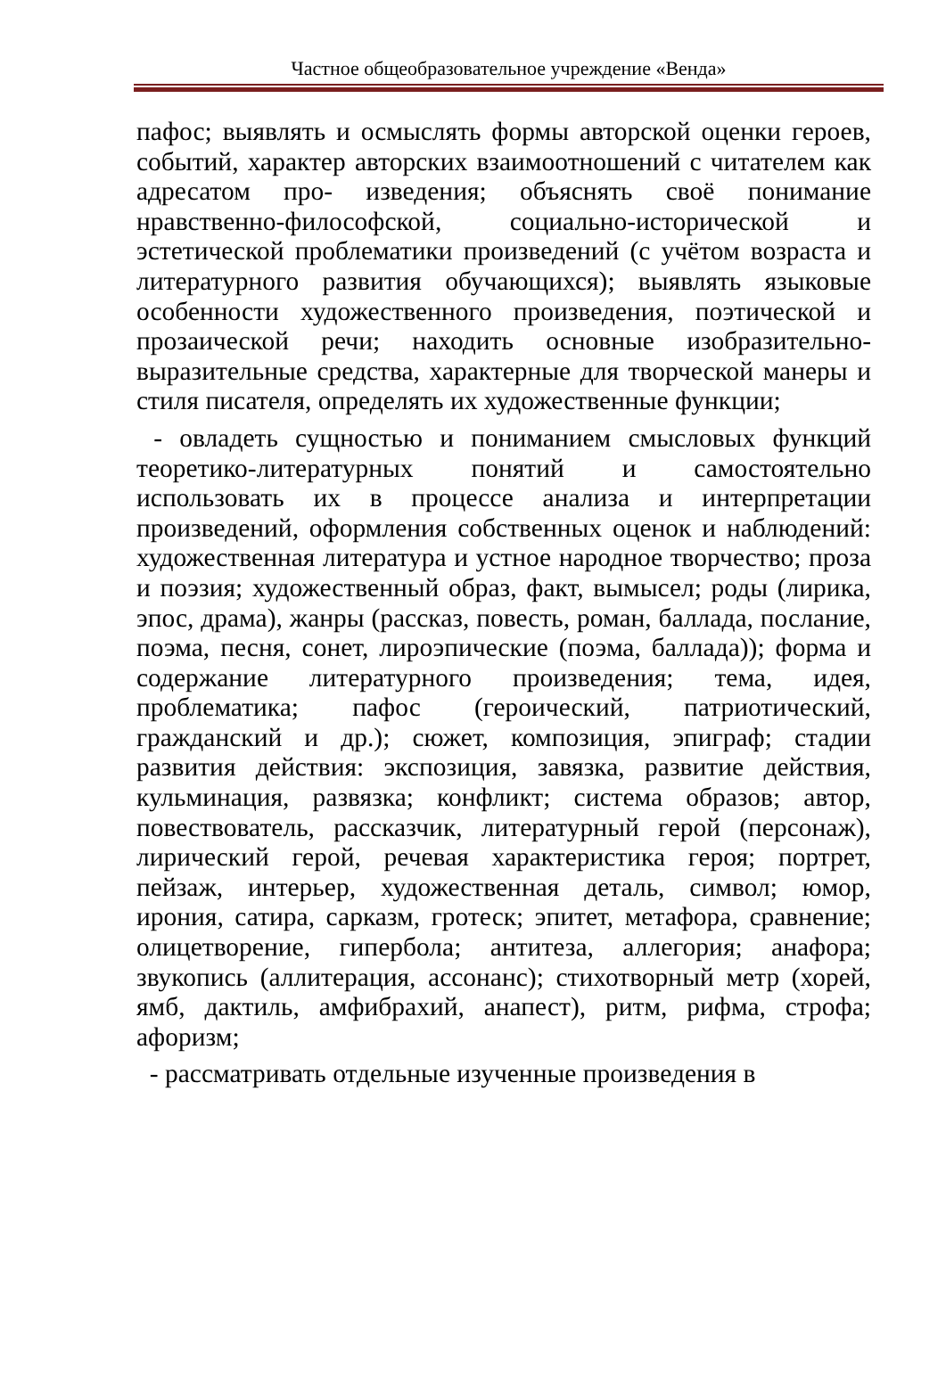Частное общеобразовательное учреждение «Венда»
пафос; выявлять и осмыслять формы авторской оценки героев, событий, характер авторских взаимоотношений с читателем как адресатом про- изведения; объяснять своё понимание нравственно-философской, социально-исторической и эстетической проблематики произведений (с учётом возраста и литературного развития обучающихся); выявлять языковые особенности художественного произведения, поэтической и прозаической речи; находить основные изобразительно-выразительные средства, характерные для творческой манеры и стиля писателя, определять их художественные функции;
- овладеть сущностью и пониманием смысловых функций теоретико-литературных понятий и самостоятельно использовать их в процессе анализа и интерпретации произведений, оформления собственных оценок и наблюдений: художественная литература и устное народное творчество; проза и поэзия; художественный образ, факт, вымысел; роды (лирика, эпос, драма), жанры (рассказ, повесть, роман, баллада, послание, поэма, песня, сонет, лироэпические (поэма, баллада)); форма и содержание литературного произведения; тема, идея, проблематика; пафос (героический, патриотический, гражданский и др.); сюжет, композиция, эпиграф; стадии развития действия: экспозиция, завязка, развитие действия, кульминация, развязка; конфликт; система образов; автор, повествователь, рассказчик, литературный герой (персонаж), лирический герой, речевая характеристика героя; портрет, пейзаж, интерьер, художественная деталь, символ; юмор, ирония, сатира, сарказм, гротеск; эпитет, метафора, сравнение; олицетворение, гипербола; антитеза, аллегория; анафора; звукопись (аллитерация, ассонанс); стихотворный метр (хорей, ямб, дактиль, амфибрахий, анапест), ритм, рифма, строфа; афоризм;
- рассматривать отдельные изученные произведения в